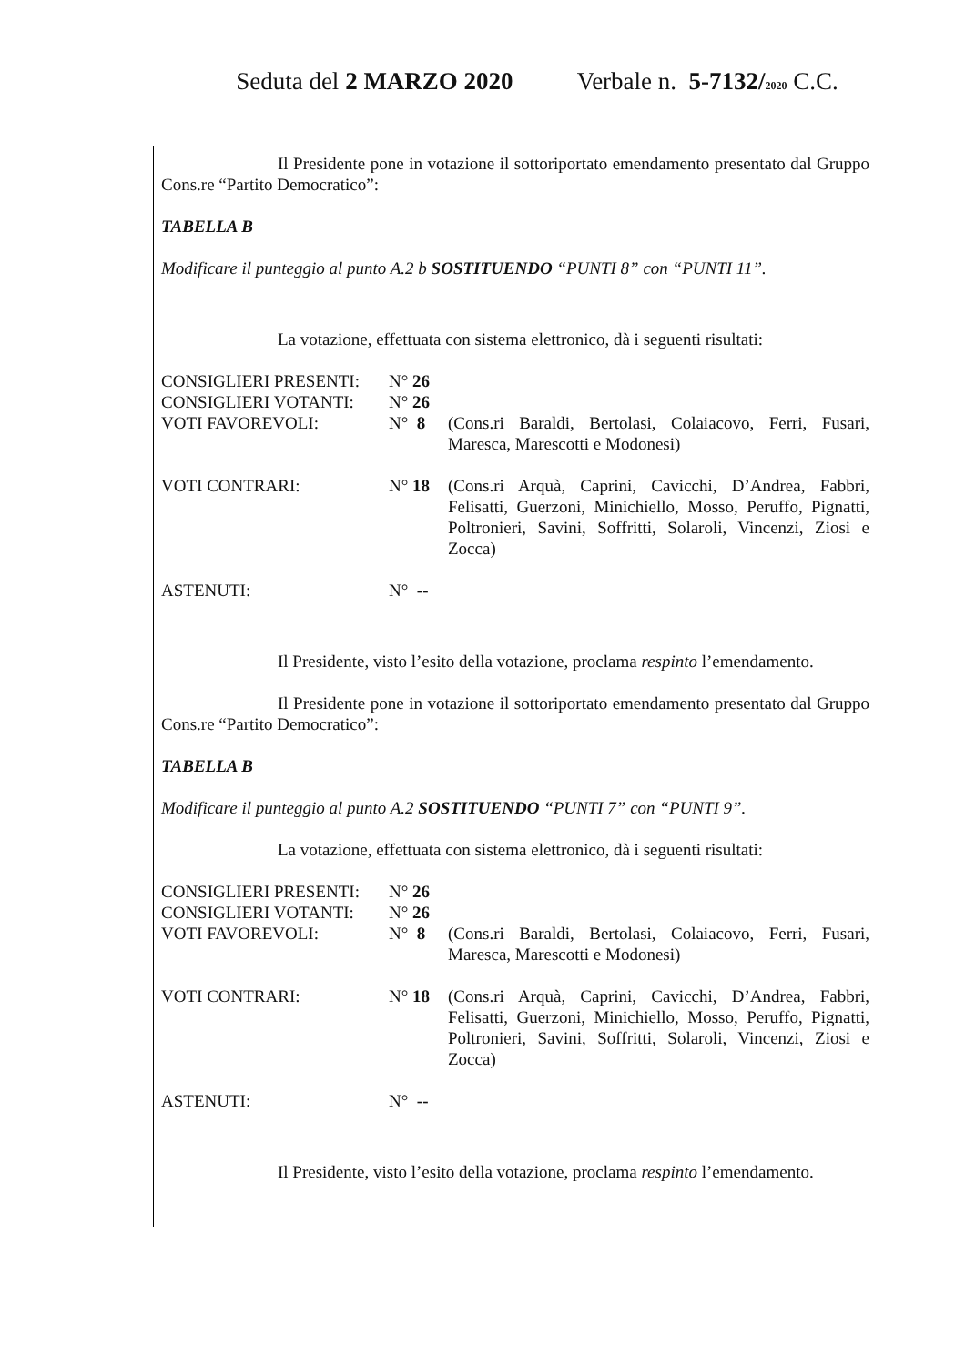Seduta del 2 MARZO 2020 Verbale n. 5-7132/2020 C.C.
Il Presidente pone in votazione il sottoriportato emendamento presentato dal Gruppo Cons.re “Partito Democratico”:
TABELLA B
Modificare il punteggio al punto A.2 b SOSTITUENDO “PUNTI 8” con “PUNTI 11”.
La votazione, effettuata con sistema elettronico, dà i seguenti risultati:
| CONSIGLIERI PRESENTI: | N° 26 | |
| CONSIGLIERI VOTANTI: | N° 26 | |
| VOTI FAVOREVOLI: | N° 8 | (Cons.ri Baraldi, Bertolasi, Colaiacovo, Ferri, Fusari, Maresca, Marescotti e Modonesi) |
| VOTI CONTRARI: | N° 18 | (Cons.ri Arquà, Caprini, Cavicchi, D’Andrea, Fabbri, Felisatti, Guerzoni, Minichiello, Mosso, Peruffo, Pignatti, Poltronieri, Savini, Soffritti, Solaroli, Vincenzi, Ziosi e Zocca) |
| ASTENUTI: | N° -- | |
Il Presidente, visto l’esito della votazione, proclama respinto l’emendamento.
Il Presidente pone in votazione il sottoriportato emendamento presentato dal Gruppo Cons.re “Partito Democratico”:
TABELLA B
Modificare il punteggio al punto A.2 SOSTITUENDO “PUNTI 7” con “PUNTI 9”.
La votazione, effettuata con sistema elettronico, dà i seguenti risultati:
| CONSIGLIERI PRESENTI: | N° 26 | |
| CONSIGLIERI VOTANTI: | N° 26 | |
| VOTI FAVOREVOLI: | N° 8 | (Cons.ri Baraldi, Bertolasi, Colaiacovo, Ferri, Fusari, Maresca, Marescotti e Modonesi) |
| VOTI CONTRARI: | N° 18 | (Cons.ri Arquà, Caprini, Cavicchi, D’Andrea, Fabbri, Felisatti, Guerzoni, Minichiello, Mosso, Peruffo, Pignatti, Poltronieri, Savini, Soffritti, Solaroli, Vincenzi, Ziosi e Zocca) |
| ASTENUTI: | N° -- | |
Il Presidente, visto l’esito della votazione, proclama respinto l’emendamento.